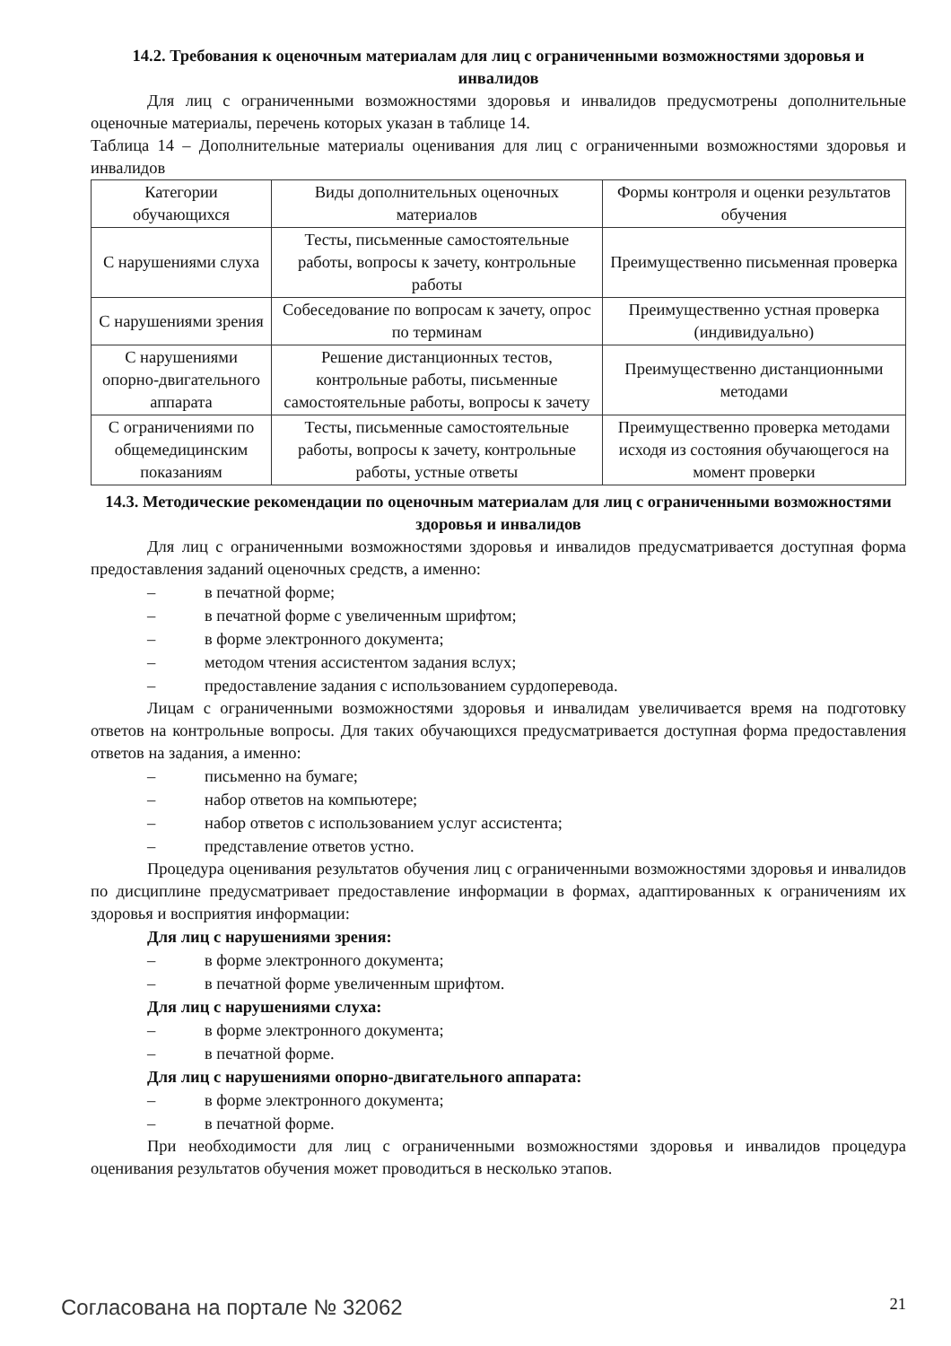14.2. Требования к оценочным материалам для лиц с ограниченными возможностями здоровья и инвалидов
Для лиц с ограниченными возможностями здоровья и инвалидов предусмотрены дополнительные оценочные материалы, перечень которых указан в таблице 14.
Таблица 14 – Дополнительные материалы оценивания для лиц с ограниченными возможностями здоровья и инвалидов
| Категории обучающихся | Виды дополнительных оценочных материалов | Формы контроля и оценки результатов обучения |
| С нарушениями слуха | Тесты, письменные самостоятельные работы, вопросы к зачету, контрольные работы | Преимущественно письменная проверка |
| С нарушениями зрения | Собеседование по вопросам к зачету, опрос по терминам | Преимущественно устная проверка (индивидуально) |
| С нарушениями опорно-двигательного аппарата | Решение дистанционных тестов, контрольные работы, письменные самостоятельные работы, вопросы к зачету | Преимущественно дистанционными методами |
| С ограничениями по общемедицинским показаниям | Тесты, письменные самостоятельные работы, вопросы к зачету, контрольные работы, устные ответы | Преимущественно проверка методами исходя из состояния обучающегося на момент проверки |
14.3. Методические рекомендации по оценочным материалам для лиц с ограниченными возможностями здоровья и инвалидов
Для лиц с ограниченными возможностями здоровья и инвалидов предусматривается доступная форма предоставления заданий оценочных средств, а именно:
– в печатной форме;
– в печатной форме с увеличенным шрифтом;
– в форме электронного документа;
– методом чтения ассистентом задания вслух;
– предоставление задания с использованием сурдоперевода.
Лицам с ограниченными возможностями здоровья и инвалидам увеличивается время на подготовку ответов на контрольные вопросы. Для таких обучающихся предусматривается доступная форма предоставления ответов на задания, а именно:
– письменно на бумаге;
– набор ответов на компьютере;
– набор ответов с использованием услуг ассистента;
– представление ответов устно.
Процедура оценивания результатов обучения лиц с ограниченными возможностями здоровья и инвалидов по дисциплине предусматривает предоставление информации в формах, адаптированных к ограничениям их здоровья и восприятия информации:
Для лиц с нарушениями зрения:
– в форме электронного документа;
– в печатной форме увеличенным шрифтом.
Для лиц с нарушениями слуха:
– в форме электронного документа;
– в печатной форме.
Для лиц с нарушениями опорно-двигательного аппарата:
– в форме электронного документа;
– в печатной форме.
При необходимости для лиц с ограниченными возможностями здоровья и инвалидов процедура оценивания результатов обучения может проводиться в несколько этапов.
Согласована на портале № 32062
21